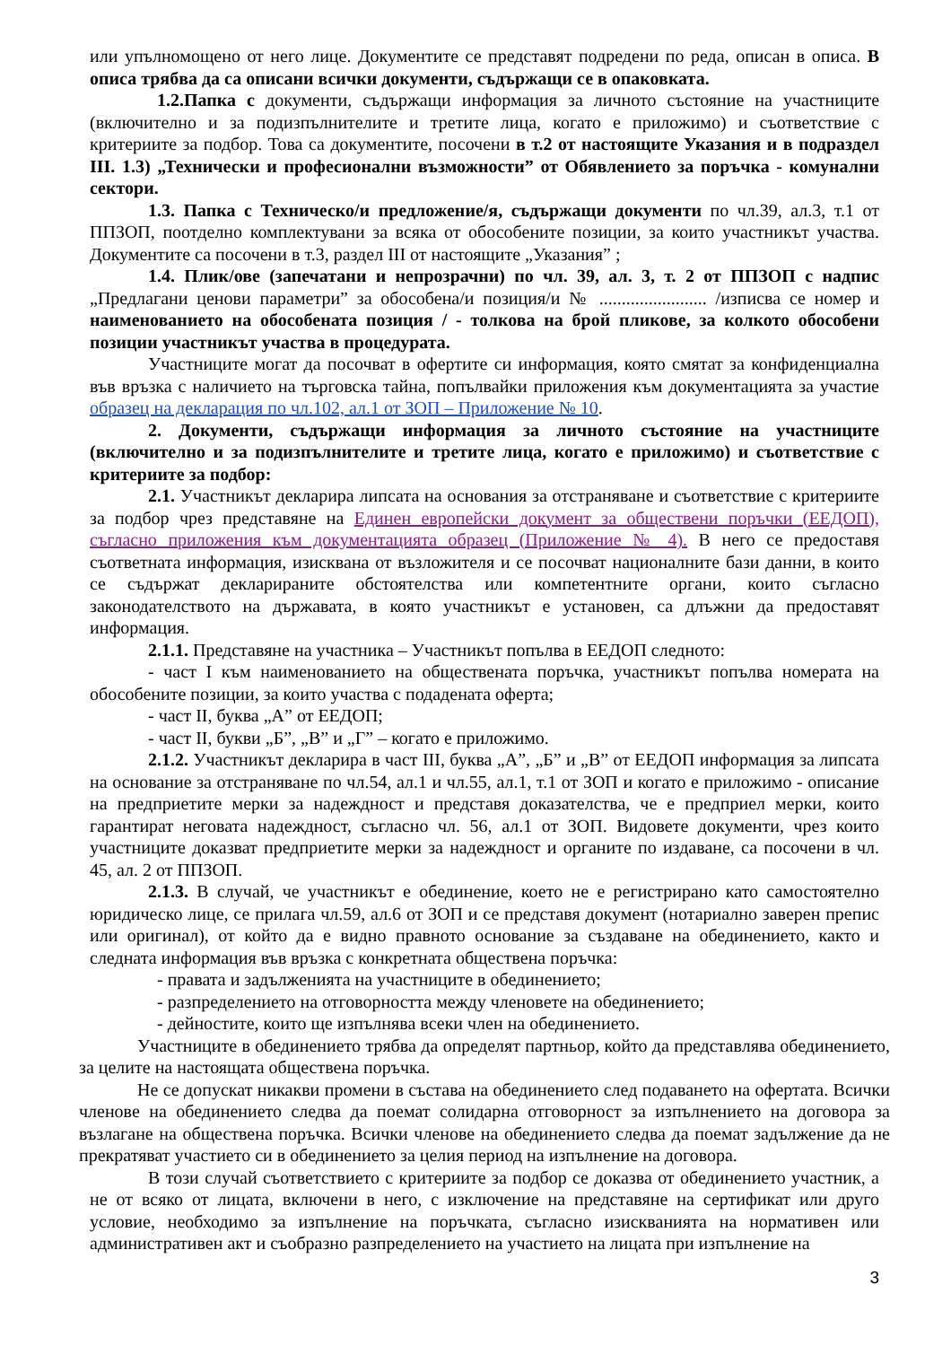или упълномощено от него лице. Документите се представят подредени по реда, описан в описа. В описа трябва да са описани всички документи, съдържащи се в опаковката.
1.2.Папка с документи, съдържащи информация за личното състояние на участниците (включително и за подизпълнителите и третите лица, когато е приложимо) и съответствие с критериите за подбор. Това са документите, посочени в т.2 от настоящите Указания и в подраздел III. 1.3) „Технически и професионални възможности” от Обявлението за поръчка - комунални сектори.
1.3. Папка с Техническо/и предложение/я, съдържащи документи по чл.39, ал.3, т.1 от ППЗОП, поотделно комплектувани за всяка от обособените позиции, за които участникът участва. Документите са посочени в т.3, раздел III от настоящите „Указания” ;
1.4. Плик/ове (запечатани и непрозрачни) по чл. 39, ал. 3, т. 2 от ППЗОП с надпис „Предлагани ценови параметри” за обособена/и позиция/и № ........................ /изписва се номер и наименованието на обособената позиция / - толкова на брой пликове, за колкото обособени позиции участникът участва в процедурата.
Участниците могат да посочват в офертите си информация, която смятат за конфиденциална във връзка с наличието на търговска тайна, попълвайки приложения към документацията за участие образец на декларация по чл.102, ал.1 от ЗОП – Приложение № 10.
2. Документи, съдържащи информация за личното състояние на участниците (включително и за подизпълнителите и третите лица, когато е приложимо) и съответствие с критериите за подбор:
2.1. Участникът декларира липсата на основания за отстраняване и съответствие с критериите за подбор чрез представяне на Единен европейски документ за обществени поръчки (ЕЕДОП), съгласно приложения към документацията образец (Приложение № 4). В него се предоставя съответната информация, изисквана от възложителя и се посочват националните бази данни, в които се съдържат декларираните обстоятелства или компетентните органи, които съгласно законодателството на държавата, в която участникът е установен, са длъжни да предоставят информация.
2.1.1. Представяне на участника – Участникът попълва в ЕЕДОП следното:
- част I към наименованието на обществената поръчка, участникът попълва номерата на обособените позиции, за които участва с подадената оферта;
- част II, буква „А” от ЕЕДОП;
- част II, букви „Б”, „В” и „Г” – когато е приложимо.
2.1.2. Участникът декларира в част III, буква „А”, „Б” и „В” от ЕЕДОП информация за липсата на основание за отстраняване по чл.54, ал.1 и чл.55, ал.1, т.1 от ЗОП и когато е приложимо - описание на предприетите мерки за надеждност и представя доказателства, че е предприел мерки, които гарантират неговата надеждност, съгласно чл. 56, ал.1 от ЗОП. Видовете документи, чрез които участниците доказват предприетите мерки за надеждност и органите по издаване, са посочени в чл. 45, ал. 2 от ППЗОП.
2.1.3. В случай, че участникът е обединение, което не е регистрирано като самостоятелно юридическо лице, се прилага чл.59, ал.6 от ЗОП и се представя документ (нотариално заверен препис или оригинал), от който да е видно правното основание за създаване на обединението, както и следната информация във връзка с конкретната обществена поръчка:
- правата и задълженията на участниците в обединението;
- разпределението на отговорността между членовете на обединението;
- дейностите, които ще изпълнява всеки член на обединението.
Участниците в обединението трябва да определят партньор, който да представлява обединението, за целите на настоящата обществена поръчка.
Не се допускат никакви промени в състава на обединението след подаването на офертата. Всички членове на обединението следва да поемат солидарна отговорност за изпълнението на договора за възлагане на обществена поръчка. Всички членове на обединението следва да поемат задължение да не прекратяват участието си в обединението за целия период на изпълнение на договора.
В този случай съответствието с критериите за подбор се доказва от обединението участник, а не от всяко от лицата, включени в него, с изключение на представяне на сертификат или друго условие, необходимо за изпълнение на поръчката, съгласно изискванията на нормативен или административен акт и съобразно разпределението на участието на лицата при изпълнение на
3